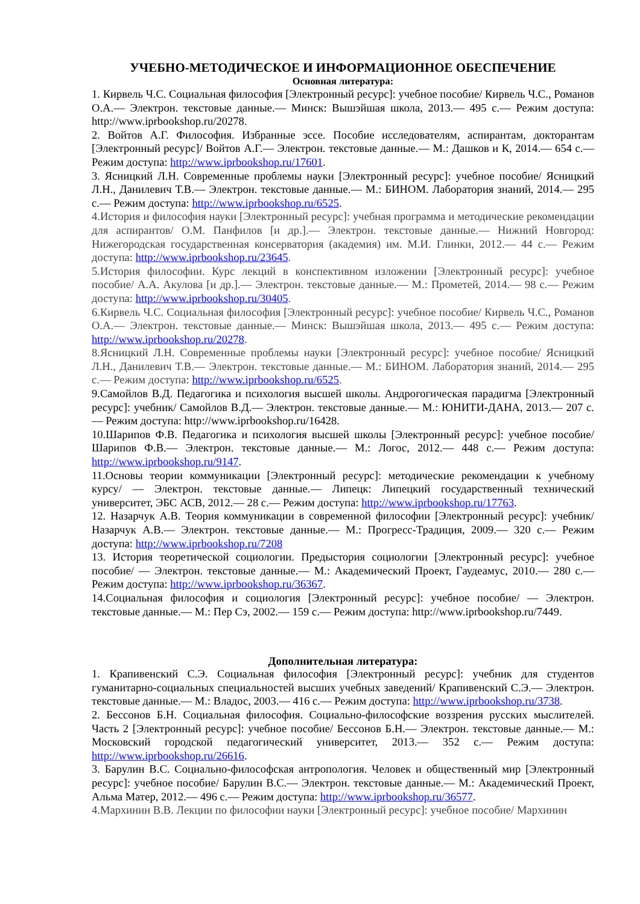УЧЕБНО-МЕТОДИЧЕСКОЕ И ИНФОРМАЦИОННОЕ ОБЕСПЕЧЕНИЕ
Основная литература:
1. Кирвель Ч.С. Социальная философия [Электронный ресурс]: учебное пособие/ Кирвель Ч.С., Романов О.А.— Электрон. текстовые данные.— Минск: Вышэйшая школа, 2013.— 495 с.— Режим доступа: http://www.iprbookshop.ru/20278.
2. Войтов А.Г. Философия. Избранные эссе. Пособие исследователям, аспирантам, докторантам [Электронный ресурс]/ Войтов А.Г.— Электрон. текстовые данные.— М.: Дашков и К, 2014.— 654 с.— Режим доступа: http://www.iprbookshop.ru/17601.
3. Ясницкий Л.Н. Современные проблемы науки [Электронный ресурс]: учебное пособие/ Ясницкий Л.Н., Данилевич Т.В.— Электрон. текстовые данные.— М.: БИНОМ. Лаборатория знаний, 2014.— 295 с.— Режим доступа: http://www.iprbookshop.ru/6525.
4.История и философия науки [Электронный ресурс]: учебная программа и методические рекомендации для аспирантов/ О.М. Панфилов [и др.].— Электрон. текстовые данные.— Нижний Новгород: Нижегородская государственная консерватория (академия) им. М.И. Глинки, 2012.— 44 с.— Режим доступа: http://www.iprbookshop.ru/23645.
5.История философии. Курс лекций в конспективном изложении [Электронный ресурс]: учебное пособие/ А.А. Акулова [и др.].— Электрон. текстовые данные.— М.: Прометей, 2014.— 98 с.— Режим доступа: http://www.iprbookshop.ru/30405.
6.Кирвель Ч.С. Социальная философия [Электронный ресурс]: учебное пособие/ Кирвель Ч.С., Романов О.А.— Электрон. текстовые данные.— Минск: Вышэйшая школа, 2013.— 495 с.— Режим доступа: http://www.iprbookshop.ru/20278.
8.Ясницкий Л.Н. Современные проблемы науки [Электронный ресурс]: учебное пособие/ Ясницкий Л.Н., Данилевич Т.В.— Электрон. текстовые данные.— М.: БИНОМ. Лаборатория знаний, 2014.— 295 с.— Режим доступа: http://www.iprbookshop.ru/6525.
9.Самойлов В.Д. Педагогика и психология высшей школы. Андрогогическая парадигма [Электронный ресурс]: учебник/ Самойлов В.Д.— Электрон. текстовые данные.— М.: ЮНИТИ-ДАНА, 2013.— 207 с.— Режим доступа: http://www.iprbookshop.ru/16428.
10.Шарипов Ф.В. Педагогика и психология высшей школы [Электронный ресурс]: учебное пособие/ Шарипов Ф.В.— Электрон. текстовые данные.— М.: Логос, 2012.— 448 с.— Режим доступа: http://www.iprbookshop.ru/9147.
11.Основы теории коммуникации [Электронный ресурс]: методические рекомендации к учебному курсу/ — Электрон. текстовые данные.— Липецк: Липецкий государственный технический университет, ЭБС АСВ, 2012.— 28 с.— Режим доступа: http://www.iprbookshop.ru/17763.
12. Назарчук А.В. Теория коммуникации в современной философии [Электронный ресурс]: учебник/ Назарчук А.В.— Электрон. текстовые данные.— М.: Прогресс-Традиция, 2009.— 320 с.— Режим доступа: http://www.iprbookshop.ru/7208
13. История теоретической социологии. Предыстория социологии [Электронный ресурс]: учебное пособие/ — Электрон. текстовые данные.— М.: Академический Проект, Гаудеамус, 2010.— 280 с.— Режим доступа: http://www.iprbookshop.ru/36367.
14.Социальная философия и социология [Электронный ресурс]: учебное пособие/ — Электрон. текстовые данные.— М.: Пер Сэ, 2002.— 159 с.— Режим доступа: http://www.iprbookshop.ru/7449.
Дополнительная литература:
1. Крапивенский С.Э. Социальная философия [Электронный ресурс]: учебник для студентов гуманитарно-социальных специальностей высших учебных заведений/ Крапивенский С.Э.— Электрон. текстовые данные.— М.: Владос, 2003.— 416 с.— Режим доступа: http://www.iprbookshop.ru/3738.
2. Бессонов Б.Н. Социальная философия. Социально-философские воззрения русских мыслителей. Часть 2 [Электронный ресурс]: учебное пособие/ Бессонов Б.Н.— Электрон. текстовые данные.— М.: Московский городской педагогический университет, 2013.— 352 с.— Режим доступа: http://www.iprbookshop.ru/26616.
3. Барулин В.С. Социально-философская антропология. Человек и общественный мир [Электронный ресурс]: учебное пособие/ Барулин В.С.— Электрон. текстовые данные.— М.: Академический Проект, Альма Матер, 2012.— 496 с.— Режим доступа: http://www.iprbookshop.ru/36577.
4.Мархинин В.В. Лекции по философии науки [Электронный ресурс]: учебное пособие/ Мархинин